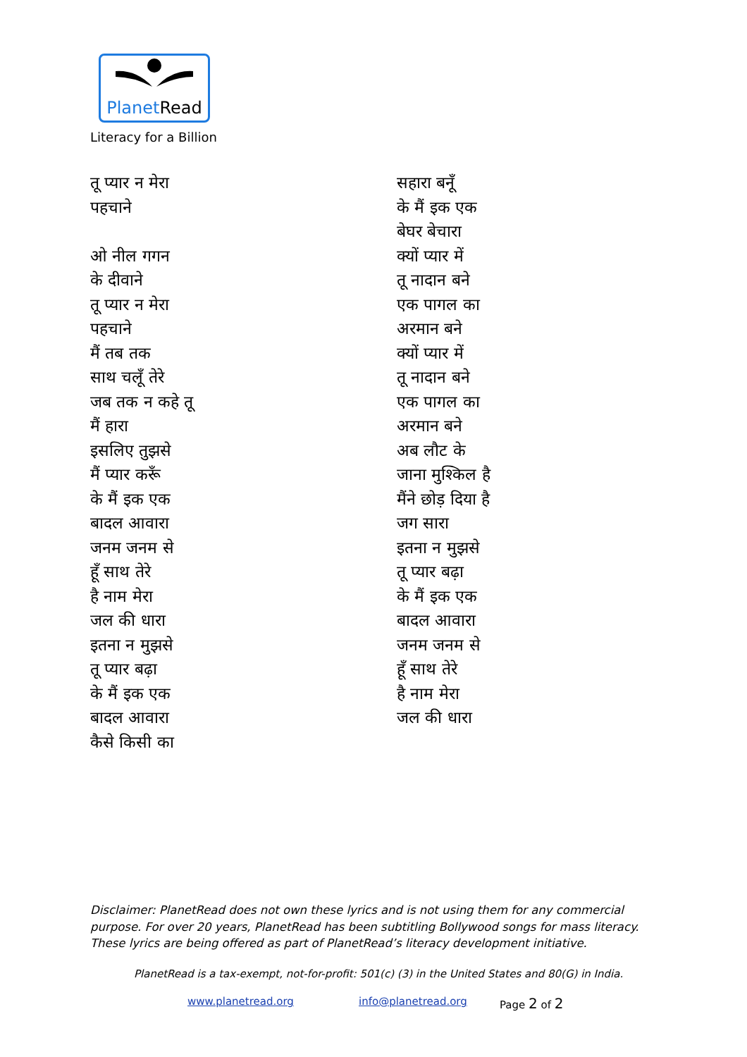PlanetRead
Literacy for a Billion
तू प्यार न मेरा
पहचाने
ओ नील गगन
के दीवाने
तू प्यार न मेरा
पहचाने
मैं तब तक
साथ चलूँ तेरे
जब तक न कहे तू
मैं हारा
इसलिए तुझसे
मैं प्यार करूँ
के मैं इक एक
बादल आवारा
जनम जनम से
हूँ साथ तेरे
है नाम मेरा
जल की धारा
इतना न मुझसे
तू प्यार बढ़ा
के मैं इक एक
बादल आवारा
कैसे किसी का
सहारा बनूँ
के मैं इक एक
बेघर बेचारा
क्यों प्यार में
तू नादान बने
एक पागल का
अरमान बने
क्यों प्यार में
तू नादान बने
एक पागल का
अरमान बने
अब लौट के
जाना मुश्किल है
मैंने छोड़ दिया है
जग सारा
इतना न मुझसे
तू प्यार बढ़ा
के मैं इक एक
बादल आवारा
जनम जनम से
हूँ साथ तेरे
है नाम मेरा
जल की धारा
Disclaimer: PlanetRead does not own these lyrics and is not using them for any commercial purpose. For over 20 years, PlanetRead has been subtitling Bollywood songs for mass literacy. These lyrics are being offered as part of PlanetRead’s literacy development initiative.
PlanetRead is a tax-exempt, not-for-profit: 501(c) (3) in the United States and 80(G) in India.
www.planetread.org info@planetread.org Page 2 of 2